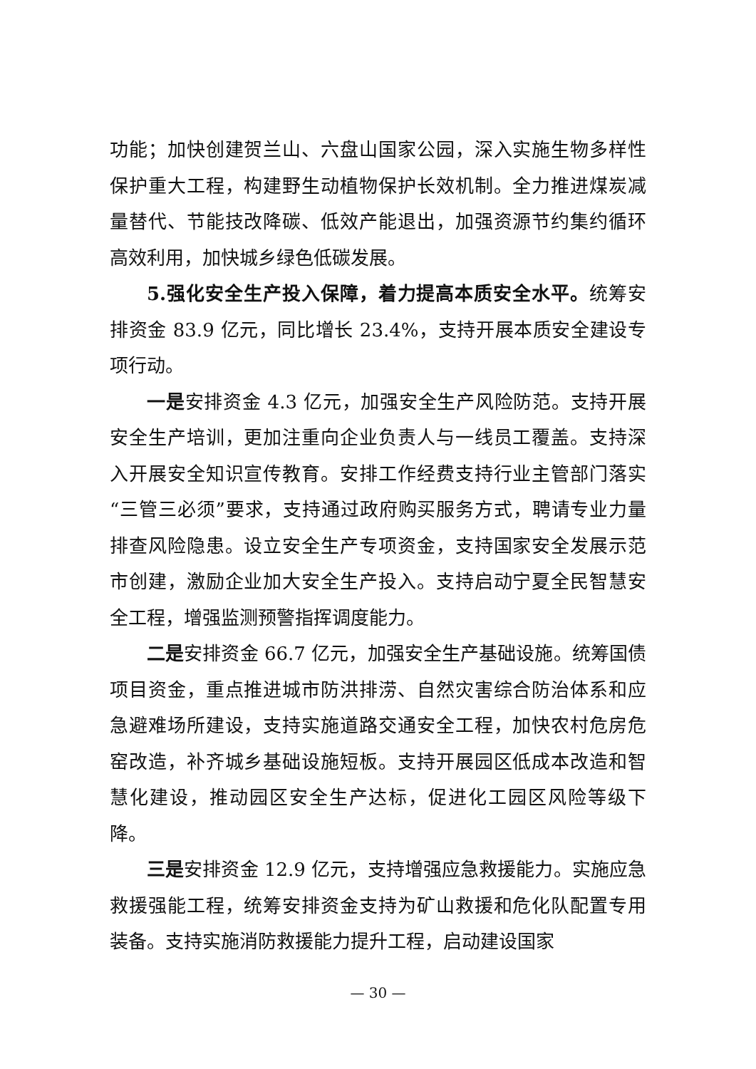功能；加快创建贺兰山、六盘山国家公园，深入实施生物多样性保护重大工程，构建野生动植物保护长效机制。全力推进煤炭减量替代、节能技改降碳、低效产能退出，加强资源节约集约循环高效利用，加快城乡绿色低碳发展。
5.强化安全生产投入保障，着力提高本质安全水平。统筹安排资金 83.9 亿元，同比增长 23.4%，支持开展本质安全建设专项行动。
一是安排资金 4.3 亿元，加强安全生产风险防范。支持开展安全生产培训，更加注重向企业负责人与一线员工覆盖。支持深入开展安全知识宣传教育。安排工作经费支持行业主管部门落实“三管三必须”要求，支持通过政府购买服务方式，聘请专业力量排查风险隐患。设立安全生产专项资金，支持国家安全发展示范市创建，激励企业加大安全生产投入。支持启动宁夏全民智慧安全工程，增强监测预警指挥调度能力。
二是安排资金 66.7 亿元，加强安全生产基础设施。统筹国债项目资金，重点推进城市防洪排涝、自然灾害综合防治体系和应急避难场所建设，支持实施道路交通安全工程，加快农村危房危窑改造，补齐城乡基础设施短板。支持开展园区低成本改造和智慧化建设，推动园区安全生产达标，促进化工园区风险等级下降。
三是安排资金 12.9 亿元，支持增强应急救援能力。实施应急救援强能工程，统筹安排资金支持为矿山救援和危化队配置专用装备。支持实施消防救援能力提升工程，启动建设国家
— 30 —